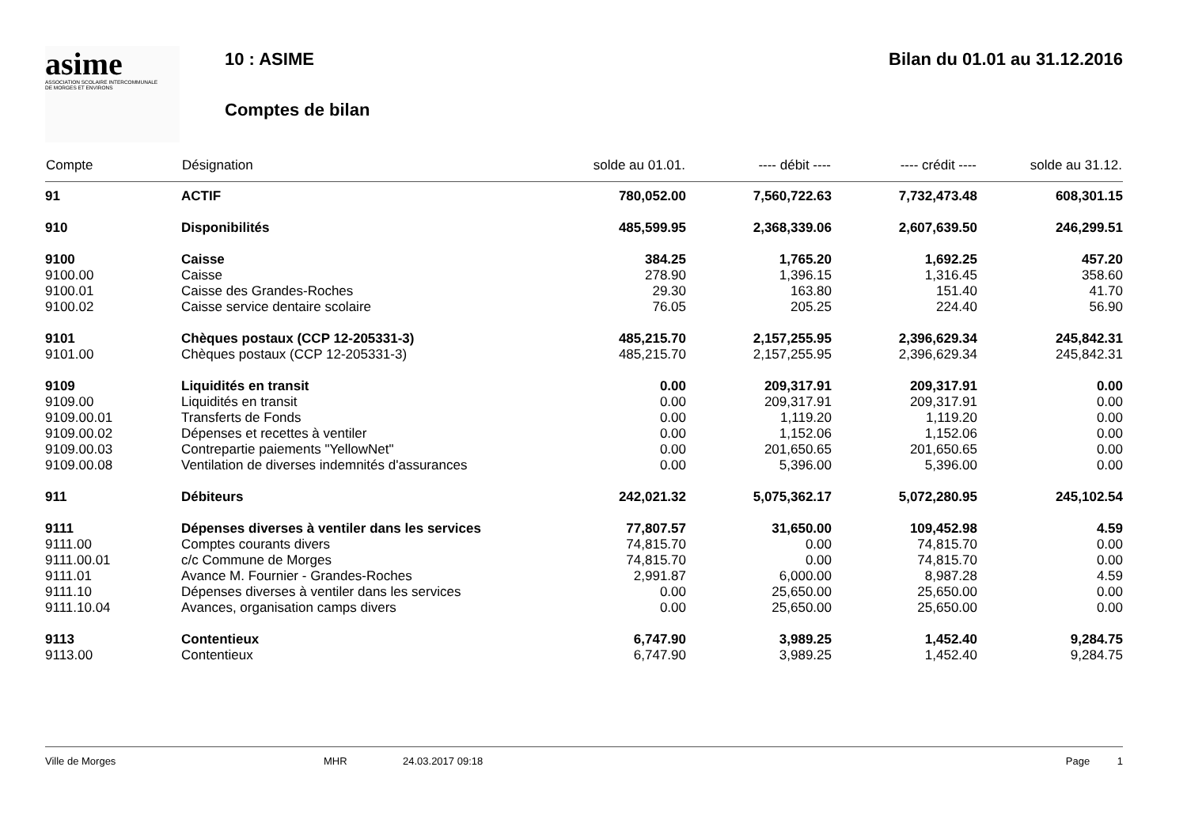asime
ASSOCIATION SCOLAIRE INTERCOMMUNALE
DE MORGES ET ENVIRONS
10 : ASIME
Comptes de bilan
Bilan du 01.01 au 31.12.2016
| Compte | Désignation | solde au 01.01. | ---- débit ---- | ---- crédit ---- | solde au 31.12. |
| --- | --- | --- | --- | --- | --- |
| 91 | ACTIF | 780,052.00 | 7,560,722.63 | 7,732,473.48 | 608,301.15 |
| 910 | Disponibilités | 485,599.95 | 2,368,339.06 | 2,607,639.50 | 246,299.51 |
| 9100 | Caisse | 384.25 | 1,765.20 | 1,692.25 | 457.20 |
| 9100.00 | Caisse | 278.90 | 1,396.15 | 1,316.45 | 358.60 |
| 9100.01 | Caisse des Grandes-Roches | 29.30 | 163.80 | 151.40 | 41.70 |
| 9100.02 | Caisse service dentaire scolaire | 76.05 | 205.25 | 224.40 | 56.90 |
| 9101 | Chèques postaux (CCP 12-205331-3) | 485,215.70 | 2,157,255.95 | 2,396,629.34 | 245,842.31 |
| 9101.00 | Chèques postaux (CCP 12-205331-3) | 485,215.70 | 2,157,255.95 | 2,396,629.34 | 245,842.31 |
| 9109 | Liquidités en transit | 0.00 | 209,317.91 | 209,317.91 | 0.00 |
| 9109.00 | Liquidités en transit | 0.00 | 209,317.91 | 209,317.91 | 0.00 |
| 9109.00.01 | Transferts de Fonds | 0.00 | 1,119.20 | 1,119.20 | 0.00 |
| 9109.00.02 | Dépenses et recettes à ventiler | 0.00 | 1,152.06 | 1,152.06 | 0.00 |
| 9109.00.03 | Contrepartie paiements "YellowNet" | 0.00 | 201,650.65 | 201,650.65 | 0.00 |
| 9109.00.08 | Ventilation de diverses indemnités d'assurances | 0.00 | 5,396.00 | 5,396.00 | 0.00 |
| 911 | Débiteurs | 242,021.32 | 5,075,362.17 | 5,072,280.95 | 245,102.54 |
| 9111 | Dépenses diverses à ventiler dans les services | 77,807.57 | 31,650.00 | 109,452.98 | 4.59 |
| 9111.00 | Comptes courants divers | 74,815.70 | 0.00 | 74,815.70 | 0.00 |
| 9111.00.01 | c/c Commune de Morges | 74,815.70 | 0.00 | 74,815.70 | 0.00 |
| 9111.01 | Avance M. Fournier - Grandes-Roches | 2,991.87 | 6,000.00 | 8,987.28 | 4.59 |
| 9111.10 | Dépenses diverses à ventiler dans les services | 0.00 | 25,650.00 | 25,650.00 | 0.00 |
| 9111.10.04 | Avances, organisation camps divers | 0.00 | 25,650.00 | 25,650.00 | 0.00 |
| 9113 | Contentieux | 6,747.90 | 3,989.25 | 1,452.40 | 9,284.75 |
| 9113.00 | Contentieux | 6,747.90 | 3,989.25 | 1,452.40 | 9,284.75 |
Ville de Morges MHR 24.03.2017 09:18 Page 1